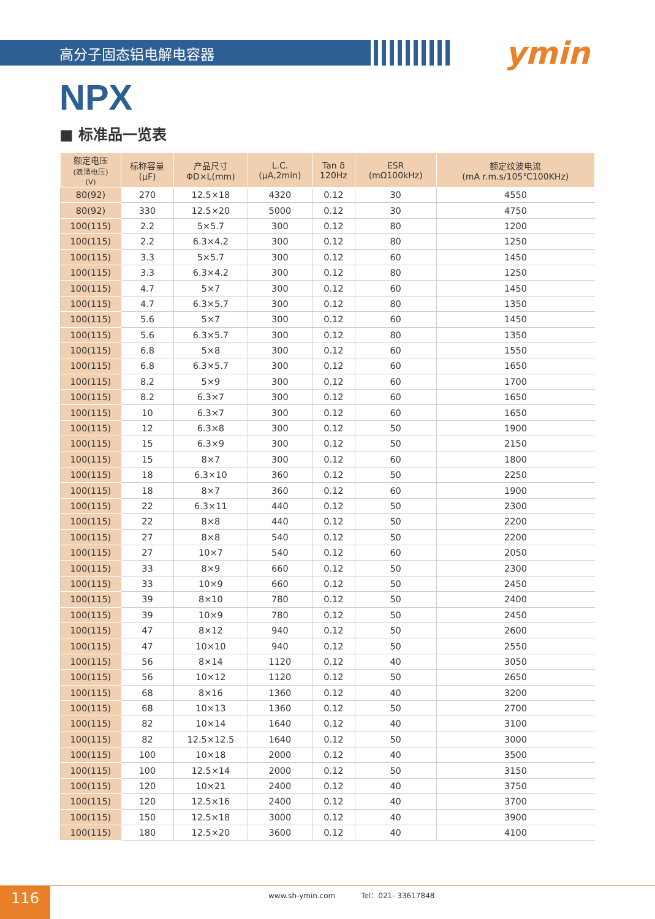高分子固态铝电解电容器 ymin
NPX
■ 标准品一览表
| 额定电压 (浪涌电压) (V) | 标称容量 (μF) | 产品尺寸 ΦD×L(mm) | L.C. (μA,2min) | Tan δ 120Hz | ESR (mΩ100kHz) | 额定纹波电流 (mA r.m.s/105℃100KHz) |
| --- | --- | --- | --- | --- | --- | --- |
| 80(92) | 270 | 12.5×18 | 4320 | 0.12 | 30 | 4550 |
| 80(92) | 330 | 12.5×20 | 5000 | 0.12 | 30 | 4750 |
| 100(115) | 2.2 | 5×5.7 | 300 | 0.12 | 80 | 1200 |
| 100(115) | 2.2 | 6.3×4.2 | 300 | 0.12 | 80 | 1250 |
| 100(115) | 3.3 | 5×5.7 | 300 | 0.12 | 60 | 1450 |
| 100(115) | 3.3 | 6.3×4.2 | 300 | 0.12 | 80 | 1250 |
| 100(115) | 4.7 | 5×7 | 300 | 0.12 | 60 | 1450 |
| 100(115) | 4.7 | 6.3×5.7 | 300 | 0.12 | 80 | 1350 |
| 100(115) | 5.6 | 5×7 | 300 | 0.12 | 60 | 1450 |
| 100(115) | 5.6 | 6.3×5.7 | 300 | 0.12 | 80 | 1350 |
| 100(115) | 6.8 | 5×8 | 300 | 0.12 | 60 | 1550 |
| 100(115) | 6.8 | 6.3×5.7 | 300 | 0.12 | 60 | 1650 |
| 100(115) | 8.2 | 5×9 | 300 | 0.12 | 60 | 1700 |
| 100(115) | 8.2 | 6.3×7 | 300 | 0.12 | 60 | 1650 |
| 100(115) | 10 | 6.3×7 | 300 | 0.12 | 60 | 1650 |
| 100(115) | 12 | 6.3×8 | 300 | 0.12 | 50 | 1900 |
| 100(115) | 15 | 6.3×9 | 300 | 0.12 | 50 | 2150 |
| 100(115) | 15 | 8×7 | 300 | 0.12 | 60 | 1800 |
| 100(115) | 18 | 6.3×10 | 360 | 0.12 | 50 | 2250 |
| 100(115) | 18 | 8×7 | 360 | 0.12 | 60 | 1900 |
| 100(115) | 22 | 6.3×11 | 440 | 0.12 | 50 | 2300 |
| 100(115) | 22 | 8×8 | 440 | 0.12 | 50 | 2200 |
| 100(115) | 27 | 8×8 | 540 | 0.12 | 50 | 2200 |
| 100(115) | 27 | 10×7 | 540 | 0.12 | 60 | 2050 |
| 100(115) | 33 | 8×9 | 660 | 0.12 | 50 | 2300 |
| 100(115) | 33 | 10×9 | 660 | 0.12 | 50 | 2450 |
| 100(115) | 39 | 8×10 | 780 | 0.12 | 50 | 2400 |
| 100(115) | 39 | 10×9 | 780 | 0.12 | 50 | 2450 |
| 100(115) | 47 | 8×12 | 940 | 0.12 | 50 | 2600 |
| 100(115) | 47 | 10×10 | 940 | 0.12 | 50 | 2550 |
| 100(115) | 56 | 8×14 | 1120 | 0.12 | 40 | 3050 |
| 100(115) | 56 | 10×12 | 1120 | 0.12 | 50 | 2650 |
| 100(115) | 68 | 8×16 | 1360 | 0.12 | 40 | 3200 |
| 100(115) | 68 | 10×13 | 1360 | 0.12 | 50 | 2700 |
| 100(115) | 82 | 10×14 | 1640 | 0.12 | 40 | 3100 |
| 100(115) | 82 | 12.5×12.5 | 1640 | 0.12 | 50 | 3000 |
| 100(115) | 100 | 10×18 | 2000 | 0.12 | 40 | 3500 |
| 100(115) | 100 | 12.5×14 | 2000 | 0.12 | 50 | 3150 |
| 100(115) | 120 | 10×21 | 2400 | 0.12 | 40 | 3750 |
| 100(115) | 120 | 12.5×16 | 2400 | 0.12 | 40 | 3700 |
| 100(115) | 150 | 12.5×18 | 3000 | 0.12 | 40 | 3900 |
| 100(115) | 180 | 12.5×20 | 3600 | 0.12 | 40 | 4100 |
116
www.sh-ymin.com Tel：021- 33617848